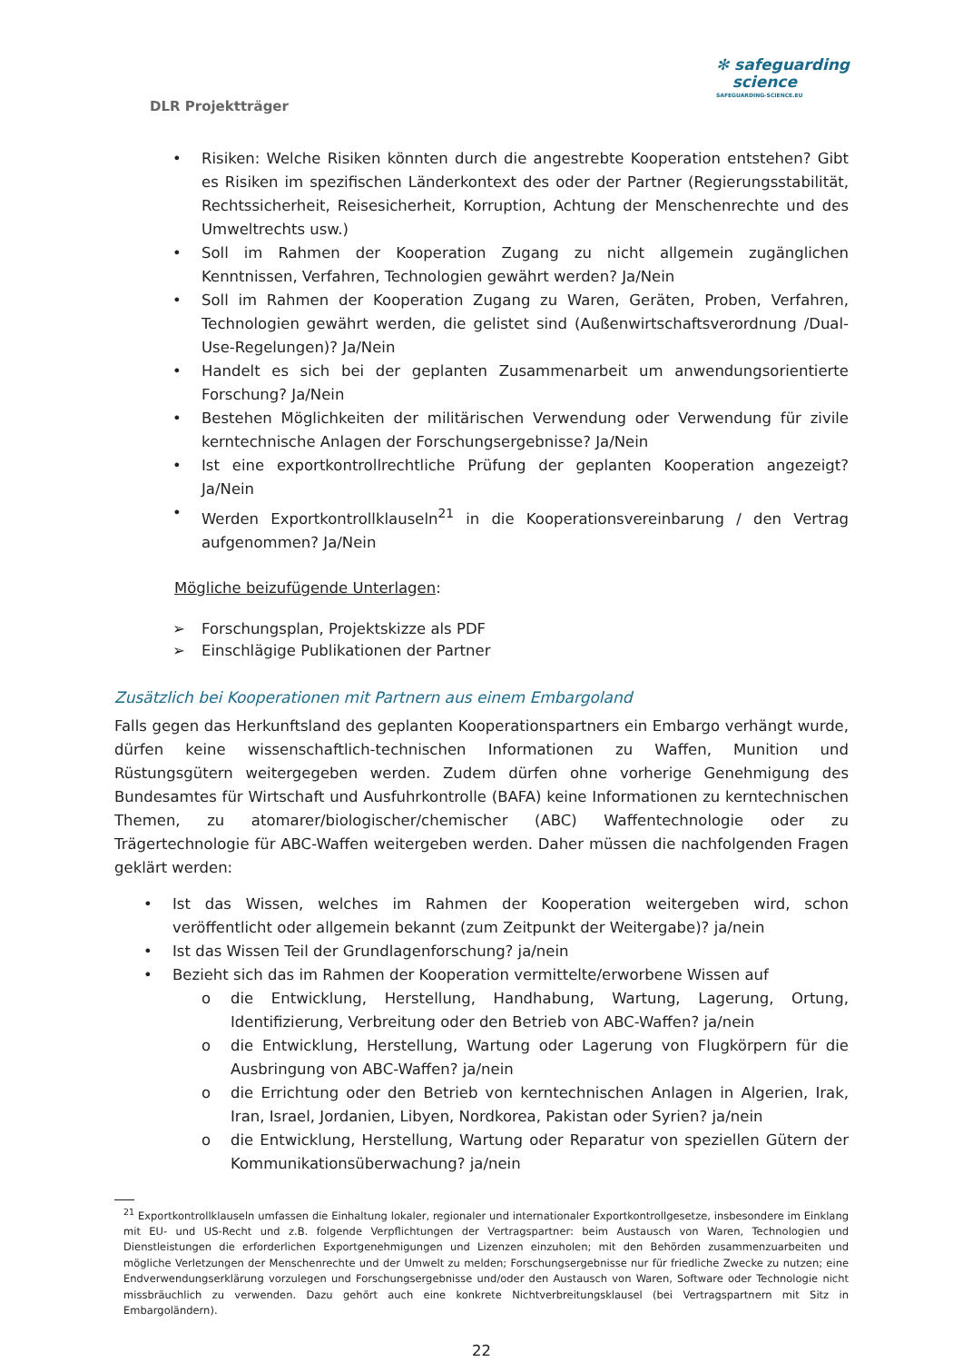DLR Projektträger
✻ safeguarding
science
SAFEGUARDING-SCIENCE.EU
• Risiken: Welche Risiken könnten durch die angestrebte Kooperation entstehen? Gibt es Risiken im spezifischen Länderkontext des oder der Partner (Regierungsstabilität, Rechtssicherheit, Reisesicherheit, Korruption, Achtung der Menschenrechte und des Umweltrechts usw.)
• Soll im Rahmen der Kooperation Zugang zu nicht allgemein zugänglichen Kenntnissen, Verfahren, Technologien gewährt werden? Ja/Nein
• Soll im Rahmen der Kooperation Zugang zu Waren, Geräten, Proben, Verfahren, Technologien gewährt werden, die gelistet sind (Außenwirtschaftsverordnung /Dual-Use-Regelungen)? Ja/Nein
• Handelt es sich bei der geplanten Zusammenarbeit um anwendungsorientierte Forschung? Ja/Nein
• Bestehen Möglichkeiten der militärischen Verwendung oder Verwendung für zivile kerntechnische Anlagen der Forschungsergebnisse? Ja/Nein
• Ist eine exportkontrollrechtliche Prüfung der geplanten Kooperation angezeigt? Ja/Nein
• Werden Exportkontrollklauseln<sup>21</sup> in die Kooperationsvereinbarung / den Vertrag aufgenommen? Ja/Nein
Mögliche beizufügende Unterlagen:
➢ Forschungsplan, Projektskizze als PDF
➢ Einschlägige Publikationen der Partner
Zusätzlich bei Kooperationen mit Partnern aus einem Embargoland
Falls gegen das Herkunftsland des geplanten Kooperationspartners ein Embargo verhängt wurde, dürfen keine wissenschaftlich-technischen Informationen zu Waffen, Munition und Rüstungsgütern weitergegeben werden. Zudem dürfen ohne vorherige Genehmigung des Bundesamtes für Wirtschaft und Ausfuhrkontrolle (BAFA) keine Informationen zu kerntechnischen Themen, zu atomarer/biologischer/chemischer (ABC) Waffentechnologie oder zu Trägertechnologie für ABC-Waffen weitergeben werden. Daher müssen die nachfolgenden Fragen geklärt werden:
• Ist das Wissen, welches im Rahmen der Kooperation weitergeben wird, schon veröffentlicht oder allgemein bekannt (zum Zeitpunkt der Weitergabe)? ja/nein
• Ist das Wissen Teil der Grundlagenforschung? ja/nein
• Bezieht sich das im Rahmen der Kooperation vermittelte/erworbene Wissen auf
o die Entwicklung, Herstellung, Handhabung, Wartung, Lagerung, Ortung, Identifizierung, Verbreitung oder den Betrieb von ABC-Waffen? ja/nein
o die Entwicklung, Herstellung, Wartung oder Lagerung von Flugkörpern für die Ausbringung von ABC-Waffen? ja/nein
o die Errichtung oder den Betrieb von kerntechnischen Anlagen in Algerien, Irak, Iran, Israel, Jordanien, Libyen, Nordkorea, Pakistan oder Syrien? ja/nein
o die Entwicklung, Herstellung, Wartung oder Reparatur von speziellen Gütern der Kommunikationsüberwachung? ja/nein
<sup>21</sup> Exportkontrollklauseln umfassen die Einhaltung lokaler, regionaler und internationaler Exportkontrollgesetze, insbesondere im Einklang mit EU- und US-Recht und z.B. folgende Verpflichtungen der Vertragspartner: beim Austausch von Waren, Technologien und Dienstleistungen die erforderlichen Exportgenehmigungen und Lizenzen einzuholen; mit den Behörden zusammenzuarbeiten und mögliche Verletzungen der Menschenrechte und der Umwelt zu melden; Forschungsergebnisse nur für friedliche Zwecke zu nutzen; eine Endverwendungserklärung vorzulegen und Forschungsergebnisse und/oder den Austausch von Waren, Software oder Technologie nicht missbräuchlich zu verwenden. Dazu gehört auch eine konkrete Nichtverbreitungsklausel (bei Vertragspartnern mit Sitz in Embargoländern).
22